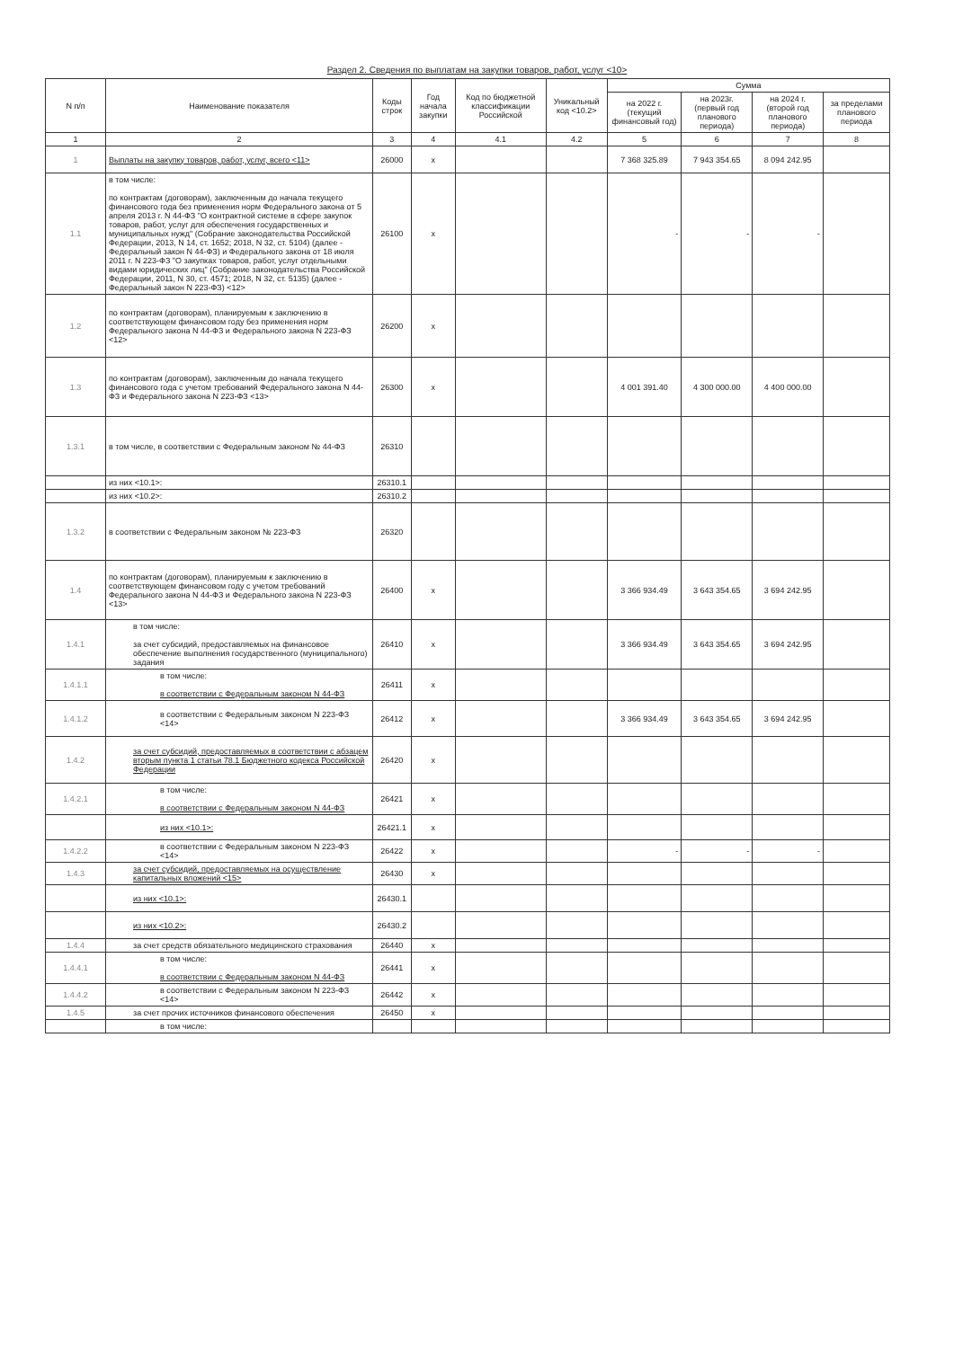Раздел 2. Сведения по выплатам на закупки товаров, работ, услуг <10>
| N п/п | Наименование показателя | Коды строк | Год начала закупки | Код по бюджетной классификации Российской | Уникальный код <10.2> | Сумма | | | |
| --- | --- | --- | --- | --- | --- | --- | --- | --- | --- |
| | | | | | | на 2022 г. (текущий финансовый год) | на 2023г. (первый год планового периода) | на 2024 г. (второй год планового периода) | за пределами планового периода |
| 1 | 2 | 3 | 4 | 4.1 | 4.2 | 5 | 6 | 7 | 8 |
| 1 | Выплаты на закупку товаров, работ, услуг, всего <11> | 26000 | x | | | 7 368 325.89 | 7 943 354.65 | 8 094 242.95 | |
| 1.1 | в том числе: по контрактам (договорам), заключенным до начала текущего финансового года без применения норм Федерального закона от 5 апреля 2013 г. N 44-ФЗ "О контрактной системе в сфере закупок товаров, работ, услуг для обеспечения государственных и муниципальных нужд" (Собрание законодательства Российской Федерации, 2013, N 14, ст. 1652; 2018, N 32, ст. 5104) (далее - Федеральный закон N 44-ФЗ) и Федерального закона от 18 июля 2011 г. N 223-ФЗ "О закупках товаров, работ, услуг отдельными видами юридических лиц" (Собрание законодательства Российской Федерации, 2011, N 30, ст. 4571; 2018, N 32, ст. 5135) (далее - Федеральный закон N 223-ФЗ) <12> | 26100 | x | | | - | - | - | |
| 1.2 | по контрактам (договорам), планируемым к заключению в соответствующем финансовом году без применения норм Федерального закона N 44-ФЗ и Федерального закона N 223-ФЗ <12> | 26200 | x | | | | | | |
| 1.3 | по контрактам (договорам), заключенным до начала текущего финансового года с учетом требований Федерального закона N 44-ФЗ и Федерального закона N 223-ФЗ <13> | 26300 | x | | | 4 001 391.40 | 4 300 000.00 | 4 400 000.00 | |
| 1.3.1 | в том числе, в соответствии с Федеральным законом № 44-ФЗ | 26310 | | | | | | | |
| | из них <10.1>: | 26310.1 | | | | | | | |
| | из них <10.2>: | 26310.2 | | | | | | | |
| 1.3.2 | в соответствии с Федеральным законом № 223-ФЗ | 26320 | | | | | | | |
| 1.4 | по контрактам (договорам), планируемым к заключению в соответствующем финансовом году с учетом требований Федерального закона N 44-ФЗ и Федерального закона N 223-ФЗ <13> | 26400 | x | | | 3 366 934.49 | 3 643 354.65 | 3 694 242.95 | |
| 1.4.1 | в том числе: за счет субсидий, предоставляемых на финансовое обеспечение выполнения государственного (муниципального) задания | 26410 | x | | | 3 366 934.49 | 3 643 354.65 | 3 694 242.95 | |
| 1.4.1.1 | в том числе: в соответствии с Федеральным законом N 44-ФЗ | 26411 | x | | | | | | |
| 1.4.1.2 | в соответствии с Федеральным законом N 223-ФЗ <14> | 26412 | x | | | 3 366 934.49 | 3 643 354.65 | 3 694 242.95 | |
| 1.4.2 | за счет субсидий, предоставляемых в соответствии с абзацем вторым пункта 1 статьи 78.1 Бюджетного кодекса Российской Федерации | 26420 | x | | | | | | |
| 1.4.2.1 | в том числе: в соответствии с Федеральным законом N 44-ФЗ | 26421 | x | | | | | | |
| | из них <10.1>: | 26421.1 | x | | | | | | |
| 1.4.2.2 | в соответствии с Федеральным законом N 223-ФЗ <14> | 26422 | x | | | - | - | - | |
| 1.4.3 | за счет субсидий, предоставляемых на осуществление капитальных вложений <15> | 26430 | x | | | | | | |
| | из них <10.1>: | 26430.1 | | | | | | | |
| | из них <10.2>: | 26430.2 | | | | | | | |
| 1.4.4 | за счет средств обязательного медицинского страхования | 26440 | x | | | | | | |
| 1.4.4.1 | в том числе: в соответствии с Федеральным законом N 44-ФЗ | 26441 | x | | | | | | |
| 1.4.4.2 | в соответствии с Федеральным законом N 223-ФЗ <14> | 26442 | x | | | | | | |
| 1.4.5 | за счет прочих источников финансового обеспечения | 26450 | x | | | | | | |
| | в том числе: | | | | | | | | |